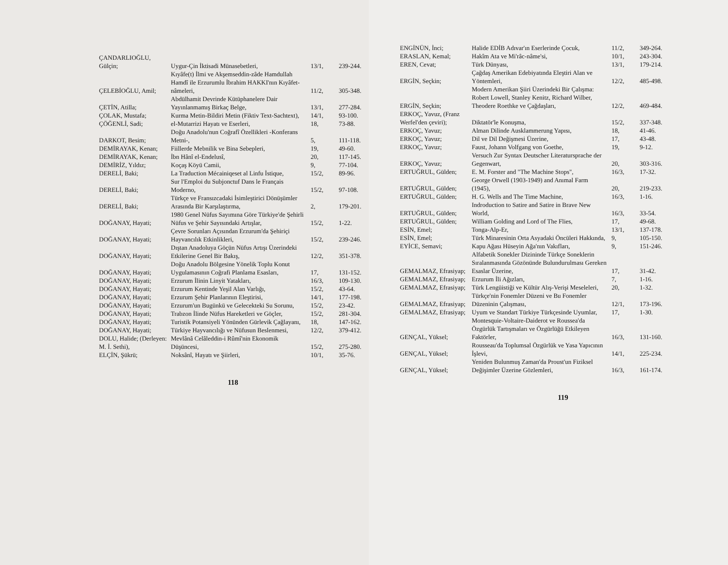| ÇANDARLIOĞLU, Gülçin; | Uygur-Çin İktisadi Münasebetleri, | 13/1, | 239-244. |
| ÇELEBİOĞLU, Amil; | Kıyâfe(t) İlmi ve Akşemseddin-zâde Hamdullah Hamdî ile Erzurumlu İbrahim HAKKI'nın Kıyâfet-nâmeleri, | 11/2, | 305-348. |
| ÇETİN, Atilla; | Abdülhamit Devrinde Kütüphanelere Dair Yayınlanmamış Birkaç Belge, | 13/1, | 277-284. |
| ÇOLAK, Mustafa; | Kurma Metin-Bildiri Metin (Fiktiv Text-Sachtext), | 14/1, | 93-100. |
| ÇÖĞENLİ, Sadi; | el-Mutarrizi Hayatı ve Eserleri, | 18, | 73-88. |
| DARKOT, Besim; | Doğu Anadolu'nun Coğrafî Özellikleri -Konferans Metni-, | 5, | 111-118. |
| DEMİRAYAK, Kenan; | Fiillerde Mebnilik ve Bina Sebepleri, | 19, | 49-60. |
| DEMİRAYAK, Kenan; | İbn Hânî el-Endelusî, | 20, | 117-145. |
| DEMİRİZ, Yıldız; | Koçaş Köyü Camii, | 9, | 77-104. |
| DERELİ, Baki; | La Traduction Mécainiqeset al Linfu İstique, | 15/2, | 89-96. |
| DERELİ, Baki; | Sur l'Emploi du Subjonctuf Dans le Français Moderno, | 15/2, | 97-108. |
| DERELİ, Baki; | Türkçe ve Fransızcadaki İsimleştirici Dönüşümler Arasında Bir Karşılaştırma, | 2, | 179-201. |
| DOĞANAY, Hayati; | 1980 Genel Nüfus Sayımına Göre Türkiye'de Şehirli Nüfus ve Şehir Sayısındaki Artışlar, | 15/2, | 1-22. |
| DOĞANAY, Hayati; | Çevre Sorunları Açısından Erzurum'da Şehiriçi Hayvancılık Etkinlikleri, | 15/2, | 239-246. |
| DOĞANAY, Hayati; | Dıştan Anadoluya Göçün Nüfus Artışı Üzerindeki Etkilerine Genel Bir Bakış, | 12/2, | 351-378. |
| DOĞANAY, Hayati; | Doğu Anadolu Bölgesine Yönelik Toplu Konut Uygulamasının Coğrafi Planlama Esasları, | 17, | 131-152. |
| DOĞANAY, Hayati; | Erzurum İlinin Linyit Yatakları, | 16/3, | 109-130. |
| DOĞANAY, Hayati; | Erzurum Kentinde Yeşil Alan Varlığı, | 15/2, | 43-64. |
| DOĞANAY, Hayati; | Erzurum Şehir Planlarının Eleştirisi, | 14/1, | 177-198. |
| DOĞANAY, Hayati; | Erzurum'un Bugünkü ve Gelecekteki Su Sorunu, | 15/2, | 23-42. |
| DOĞANAY, Hayati; | Trabzon İlinde Nüfus Hareketleri ve Göçler, | 15/2, | 281-304. |
| DOĞANAY, Hayati; | Turistik Potansiyeli Yönünden Gürlevik Çağlayanı, | 18, | 147-162. |
| DOĞANAY, Hayati; | Türkiye Hayvancılığı ve Nüfusun Beslenmesi, | 12/2, | 379-412. |
| DOLU, Halide; (Derleyen: M. İ. Sethi), | Mevlânâ Celâleddin-i Rûmî'nin Ekonomik Düşüncesi, | 15/2, | 275-280. |
| ELÇİN, Şükrü; | Noksânî, Hayatı ve Şiirleri, | 10/1, | 35-76. |
118
| ENGİNÜN, İnci; | Halide EDİB Adıvar'ın Eserlerinde Çocuk, | 11/2, | 349-264. |
| ERASLAN, Kemal; | Hakîm Ata ve Mi'râc-nâme'si, | 10/1, | 243-304. |
| EREN, Cevat; | Türk Dünyası, | 13/1, | 179-214. |
| ERGİN, Seçkin; | Çağdaş Amerikan Edebiyatında Eleştiri Alan ve Yöntemleri, | 12/2, | 485-498. |
| ERGİN, Seçkin; | Modern Amerikan Şiiri Üzerindeki Bir Çalışma: Robert Lowell, Stanley Kenitz, Richard Wilber, Theodere Roethke ve Çağdaşları, | 12/2, | 469-484. |
| ERKOÇ, Yavuz, (Franz Werfel'den çeviri); | Diktatör'le Konuşma, | 15/2, | 337-348. |
| ERKOÇ, Yavuz; | Alman Dilinde Ausklammerung Yapısı, | 18, | 41-46. |
| ERKOÇ, Yavuz; | Dil ve Dil Değişmesi Üzerine, | 17, | 43-48. |
| ERKOÇ, Yavuz; | Faust, Johann Volfgang von Goethe, | 19, | 9-12. |
| ERKOÇ, Yavuz; | Versuch Zur Syntax Deutscher Literatursprache der Gegenwart, | 20, | 303-316. |
| ERTUĞRUL, Gülden; | E. M. Forster and "The Machine Stops", | 16/3, | 17-32. |
| ERTUĞRUL, Gülden; | George Orwell (1903-1949) and Anımal Farm (1945), | 20, | 219-233. |
| ERTUĞRUL, Gülden; | H. G. Wells and The Time Machine, | 16/3, | 1-16. |
| ERTUĞRUL, Gülden; | Indroduction to Satire and Satire in Brave New World, | 16/3, | 33-54. |
| ERTUĞRUL, Gülden; | William Golding and Lord of The Flies, | 17, | 49-68. |
| ESİN, Emel; | Tonga-Alp-Er, | 13/1, | 137-178. |
| ESİN, Emel; | Türk Minaresinin Orta Asyadaki Öncüleri Hakkında, | 9, | 105-150. |
| EYİCE, Semavi; | Kapu Ağası Hüseyin Ağa'nın Vakıfları, | 9, | 151-246. |
| GEMALMAZ, Efrasiyap; | Alfabetik Sonekler Dizininde Türkçe Soneklerin Sıralanmasında Gözönünde Bulundurulması Gereken Esaslar Üzerine, | 17, | 31-42. |
| GEMALMAZ, Efrasiyap; | Erzurum İli Ağızları, | 7, | 1-16. |
| GEMALMAZ, Efrasiyap; | Türk Lengüistiği ve Kültür Alış-Verişi Meseleleri, | 20, | 1-32. |
| GEMALMAZ, Efrasiyap; | Türkçe'nin Fonemler Düzeni ve Bu Fonemler Düzeninin Çalışması, | 12/1, | 173-196. |
| GEMALMAZ, Efrasiyap; | Uyum ve Standart Türkiye Türkçesinde Uyumlar, | 17, | 1-30. |
| GENÇAL, Yüksel; | Montesquie-Voltaire-Daiderot ve Roussea'da Özgürlük Tartışmaları ve Özgürlüğü Etkileyen Faktörler, | 16/3, | 131-160. |
| GENÇAL, Yüksel; | Rousseau'da Toplumsal Özgürlük ve Yasa Yapıcının İşlevi, | 14/1, | 225-234. |
| GENÇAL, Yüksel; | Yeniden Bulunmuş Zaman'da Proust'un Fiziksel Değişimler Üzerine Gözlemleri, | 16/3, | 161-174. |
119